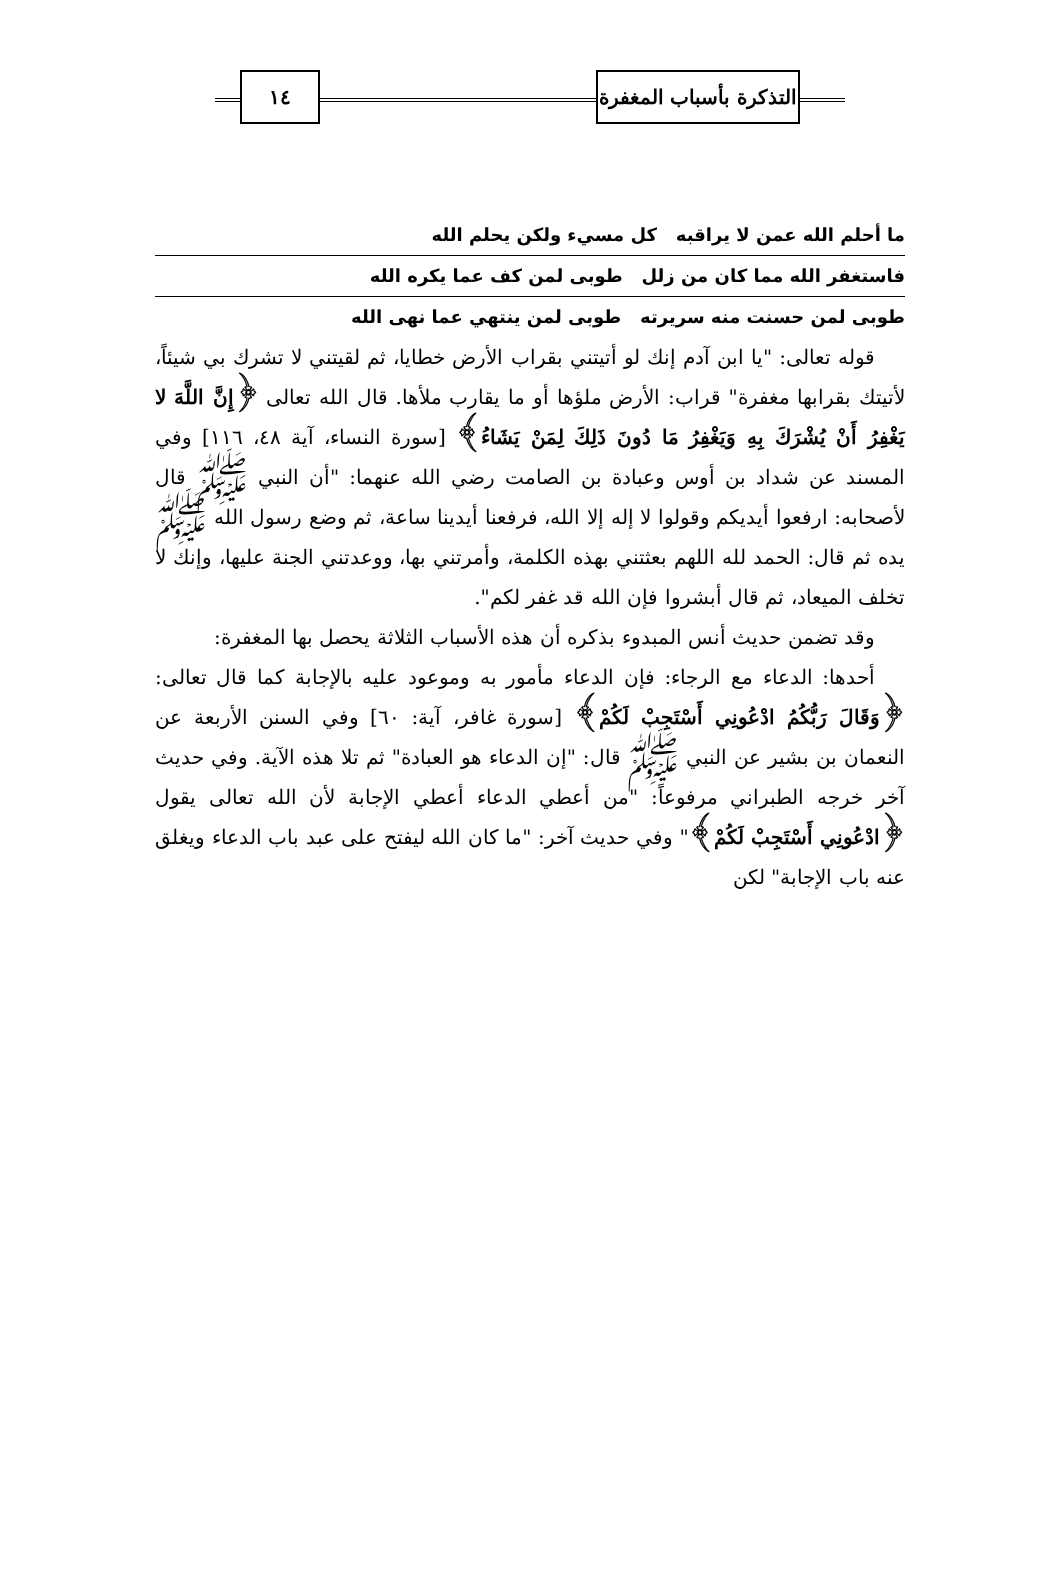التذكرة بأسباب المغفرة
١٤
ما أحلم الله عمن لا يراقبه كل مسيء ولكن يحلم الله
فاستغفر الله مما كان من زلل طوبى لمن كف عما يكره الله
طوبى لمن حسنت منه سريرته طوبى لمن ينتهي عما نهى الله
قوله تعالى: "يا ابن آدم إنك لو أتيتني بقراب الأرض خطايا، ثم لقيتني لا تشرك بي شيئاً، لأتيتك بقرابها مغفرة" قراب: الأرض ملؤها أو ما يقارب ملأها. قال الله تعالى ﴿إِنَّ اللَّهَ لا يَغْفِرُ أَنْ يُشْرَكَ بِهِ وَيَغْفِرُ مَا دُونَ ذَلِكَ لِمَنْ يَشَاءُ﴾ [سورة النساء، آية ٤٨، ١١٦] وفي المسند عن شداد بن أوس وعبادة بن الصامت رضي الله عنهما: "أن النبي ﷺ قال لأصحابه: ارفعوا أيديكم وقولوا لا إله إلا الله، فرفعنا أيدينا ساعة، ثم وضع رسول الله ﷺ يده ثم قال: الحمد لله اللهم بعثتني بهذه الكلمة، وأمرتني بها، ووعدتني الجنة عليها، وإنك لا تخلف الميعاد، ثم قال أبشروا فإن الله قد غفر لكم".
وقد تضمن حديث أنس المبدوء بذكره أن هذه الأسباب الثلاثة يحصل بها المغفرة:
أحدها: الدعاء مع الرجاء: فإن الدعاء مأمور به وموعود عليه بالإجابة كما قال تعالى: ﴿وَقَالَ رَبُّكُمُ ادْعُونِي أَسْتَجِبْ لَكُمْ﴾ [سورة غافر، آية: ٦٠] وفي السنن الأربعة عن النعمان بن بشير عن النبي ﷺ قال: "إن الدعاء هو العبادة" ثم تلا هذه الآية. وفي حديث آخر خرجه الطبراني مرفوعاً: "من أعطي الدعاء أعطي الإجابة لأن الله تعالى يقول ﴿ادْعُونِي أَسْتَجِبْ لَكُمْ﴾" وفي حديث آخر: "ما كان الله ليفتح على عبد باب الدعاء ويغلق عنه باب الإجابة" لكن